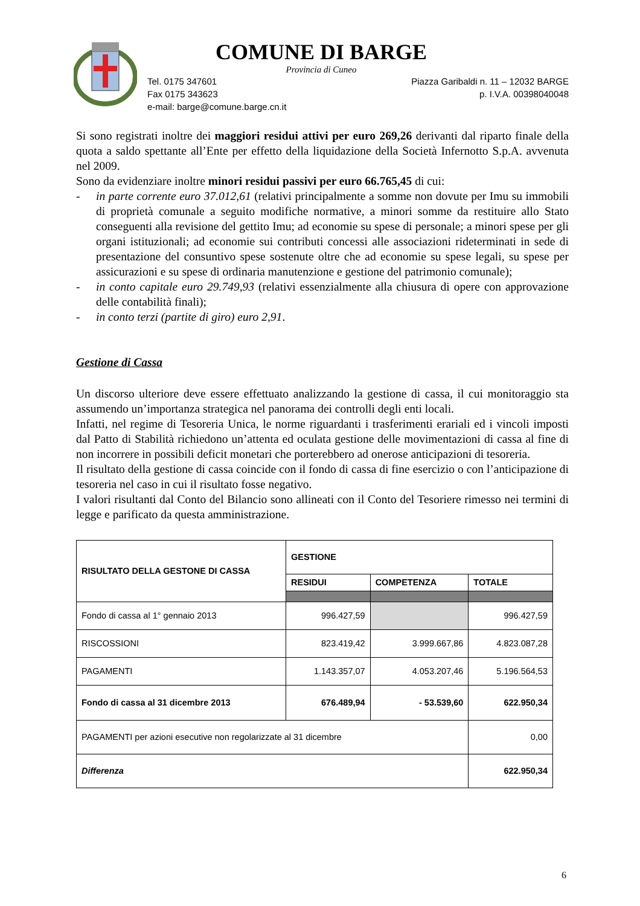COMUNE DI BARGE
Provincia di Cuneo
Tel. 0175 347601
Fax 0175 343623
e-mail: barge@comune.barge.cn.it
Piazza Garibaldi n. 11 – 12032 BARGE
p. I.V.A. 00398040048
Si sono registrati inoltre dei maggiori residui attivi per euro 269,26 derivanti dal riparto finale della quota a saldo spettante all’Ente per effetto della liquidazione della Società Infernotto S.p.A. avvenuta nel 2009.
Sono da evidenziare inoltre minori residui passivi per euro 66.765,45 di cui:
- in parte corrente euro 37.012,61 (relativi principalmente a somme non dovute per Imu su immobili di proprietà comunale a seguito modifiche normative, a minori somme da restituire allo Stato conseguenti alla revisione del gettito Imu; ad economie su spese di personale; a minori spese per gli organi istituzionali; ad economie sui contributi concessi alle associazioni rideterminati in sede di presentazione del consuntivo spese sostenute oltre che ad economie su spese legali, su spese per assicurazioni e su spese di ordinaria manutenzione e gestione del patrimonio comunale);
- in conto capitale euro 29.749,93 (relativi essenzialmente alla chiusura di opere con approvazione delle contabilità finali);
- in conto terzi (partite di giro) euro 2,91.
Gestione di Cassa
Un discorso ulteriore deve essere effettuato analizzando la gestione di cassa, il cui monitoraggio sta assumendo un’importanza strategica nel panorama dei controlli degli enti locali.
Infatti, nel regime di Tesoreria Unica, le norme riguardanti i trasferimenti erariali ed i vincoli imposti dal Patto di Stabilità richiedono un’attenta ed oculata gestione delle movimentazioni di cassa al fine di non incorrere in possibili deficit monetari che porterebbero ad onerose anticipazioni di tesoreria.
Il risultato della gestione di cassa coincide con il fondo di cassa di fine esercizio o con l’anticipazione di tesoreria nel caso in cui il risultato fosse negativo.
I valori risultanti dal Conto del Bilancio sono allineati con il Conto del Tesoriere rimesso nei termini di legge e parificato da questa amministrazione.
| RISULTATO DELLA GESTONE DI CASSA | GESTIONE | | |
| --- | --- | --- | --- |
| | RESIDUI | COMPETENZA | TOTALE |
| Fondo di cassa al 1° gennaio 2013 | 996.427,59 | | 996.427,59 |
| RISCOSSIONI | 823.419,42 | 3.999.667,86 | 4.823.087,28 |
| PAGAMENTI | 1.143.357,07 | 4.053.207,46 | 5.196.564,53 |
| Fondo di cassa al 31 dicembre 2013 | 676.489,94 | - 53.539,60 | 622.950,34 |
| PAGAMENTI per azioni esecutive non regolarizzate al 31 dicembre | | | 0,00 |
| Differenza | | | 622.950,34 |
6